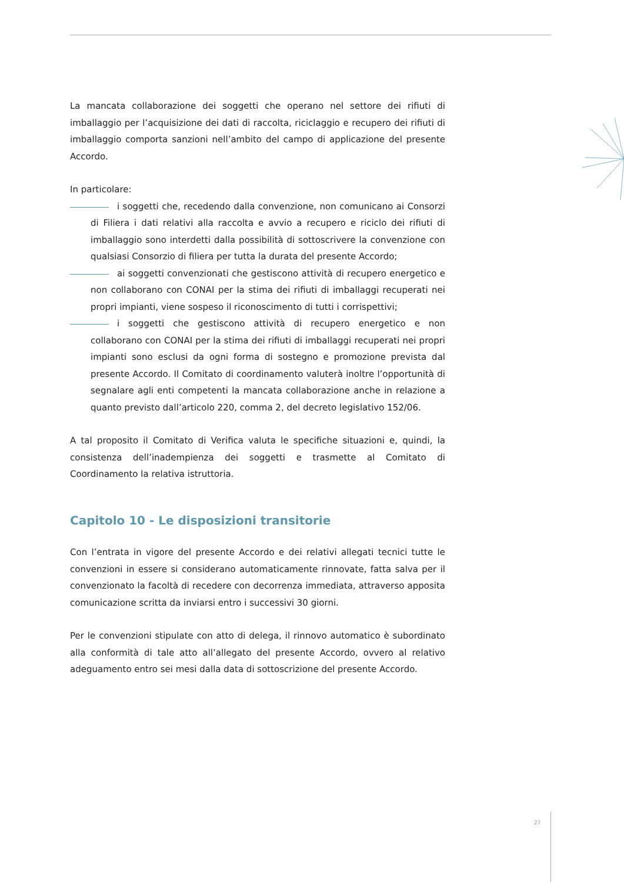La mancata collaborazione dei soggetti che operano nel settore dei rifiuti di imballaggio per l’acquisizione dei dati di raccolta, riciclaggio e recupero dei rifiuti di imballaggio comporta sanzioni nell’ambito del campo di applicazione del presente Accordo.
In particolare:
i soggetti che, recedendo dalla convenzione, non comunicano ai Consorzi di Filiera i dati relativi alla raccolta e avvio a recupero e riciclo dei rifiuti di imballaggio sono interdetti dalla possibilità di sottoscrivere la convenzione con qualsiasi Consorzio di filiera per tutta la durata del presente Accordo;
ai soggetti convenzionati che gestiscono attività di recupero energetico e non collaborano con CONAI per la stima dei rifiuti di imballaggi recuperati nei propri impianti, viene sospeso il riconoscimento di tutti i corrispettivi;
i soggetti che gestiscono attività di recupero energetico e non collaborano con CONAI per la stima dei rifiuti di imballaggi recuperati nei propri impianti sono esclusi da ogni forma di sostegno e promozione prevista dal presente Accordo. Il Comitato di coordinamento valuterà inoltre l’opportunità di segnalare agli enti competenti la mancata collaborazione anche in relazione a quanto previsto dall’articolo 220, comma 2, del decreto legislativo 152/06.
A tal proposito il Comitato di Verifica valuta le specifiche situazioni e, quindi, la consistenza dell’inadempienza dei soggetti e trasmette al Comitato di Coordinamento la relativa istruttoria.
Capitolo 10 - Le disposizioni transitorie
Con l’entrata in vigore del presente Accordo e dei relativi allegati tecnici tutte le convenzioni in essere si considerano automaticamente rinnovate, fatta salva per il convenzionato la facoltà di recedere con decorrenza immediata, attraverso apposita comunicazione scritta da inviarsi entro i successivi 30 giorni.
Per le convenzioni stipulate con atto di delega, il rinnovo automatico è subordinato alla conformità di tale atto all’allegato del presente Accordo, ovvero al relativo adeguamento entro sei mesi dalla data di sottoscrizione del presente Accordo.
27